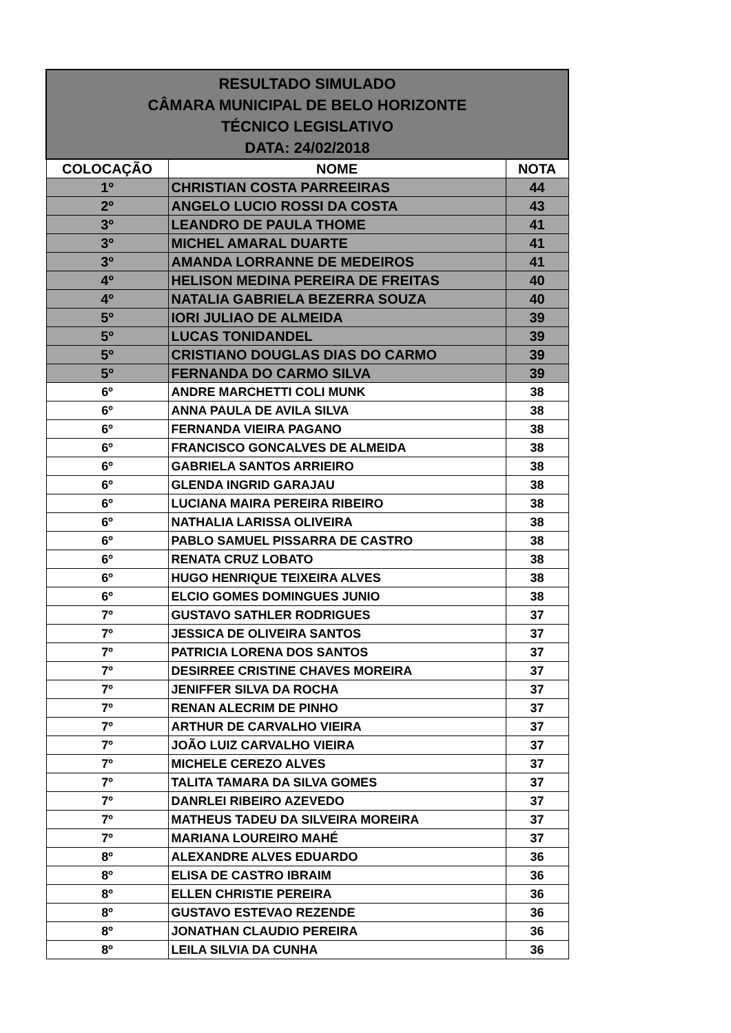| RESULTADO SIMULADO CÂMARA MUNICIPAL DE BELO HORIZONTE TÉCNICO LEGISLATIVO DATA: 24/02/2018 | | |
| COLOCAÇÃO | NOME | NOTA |
| 1º | CHRISTIAN COSTA PARREEIRAS | 44 |
| 2º | ANGELO LUCIO ROSSI DA COSTA | 43 |
| 3º | LEANDRO DE PAULA THOME | 41 |
| 3º | MICHEL AMARAL DUARTE | 41 |
| 3º | AMANDA LORRANNE DE MEDEIROS | 41 |
| 4º | HELISON MEDINA PEREIRA DE FREITAS | 40 |
| 4º | NATALIA GABRIELA BEZERRA SOUZA | 40 |
| 5º | IORI JULIAO DE ALMEIDA | 39 |
| 5º | LUCAS TONIDANDEL | 39 |
| 5º | CRISTIANO DOUGLAS DIAS DO CARMO | 39 |
| 5º | FERNANDA DO CARMO SILVA | 39 |
| 6º | ANDRE MARCHETTI COLI MUNK | 38 |
| 6º | ANNA PAULA DE AVILA SILVA | 38 |
| 6º | FERNANDA VIEIRA PAGANO | 38 |
| 6º | FRANCISCO GONCALVES DE ALMEIDA | 38 |
| 6º | GABRIELA SANTOS ARRIEIRO | 38 |
| 6º | GLENDA INGRID GARAJAU | 38 |
| 6º | LUCIANA MAIRA PEREIRA RIBEIRO | 38 |
| 6º | NATHALIA LARISSA OLIVEIRA | 38 |
| 6º | PABLO SAMUEL PISSARRA DE CASTRO | 38 |
| 6º | RENATA CRUZ LOBATO | 38 |
| 6º | HUGO HENRIQUE TEIXEIRA ALVES | 38 |
| 6º | ELCIO GOMES DOMINGUES JUNIO | 38 |
| 7º | GUSTAVO SATHLER RODRIGUES | 37 |
| 7º | JESSICA DE OLIVEIRA SANTOS | 37 |
| 7º | PATRICIA LORENA DOS SANTOS | 37 |
| 7º | DESIRREE CRISTINE CHAVES MOREIRA | 37 |
| 7º | JENIFFER SILVA DA ROCHA | 37 |
| 7º | RENAN ALECRIM DE PINHO | 37 |
| 7º | ARTHUR DE CARVALHO VIEIRA | 37 |
| 7º | JOÃO LUIZ CARVALHO VIEIRA | 37 |
| 7º | MICHELE CEREZO ALVES | 37 |
| 7º | TALITA TAMARA DA SILVA GOMES | 37 |
| 7º | DANRLEI RIBEIRO AZEVEDO | 37 |
| 7º | MATHEUS TADEU DA SILVEIRA MOREIRA | 37 |
| 7º | MARIANA LOUREIRO MAHÉ | 37 |
| 8º | ALEXANDRE ALVES EDUARDO | 36 |
| 8º | ELISA DE CASTRO IBRAIM | 36 |
| 8º | ELLEN CHRISTIE PEREIRA | 36 |
| 8º | GUSTAVO ESTEVAO REZENDE | 36 |
| 8º | JONATHAN CLAUDIO PEREIRA | 36 |
| 8º | LEILA SILVIA DA CUNHA | 36 |